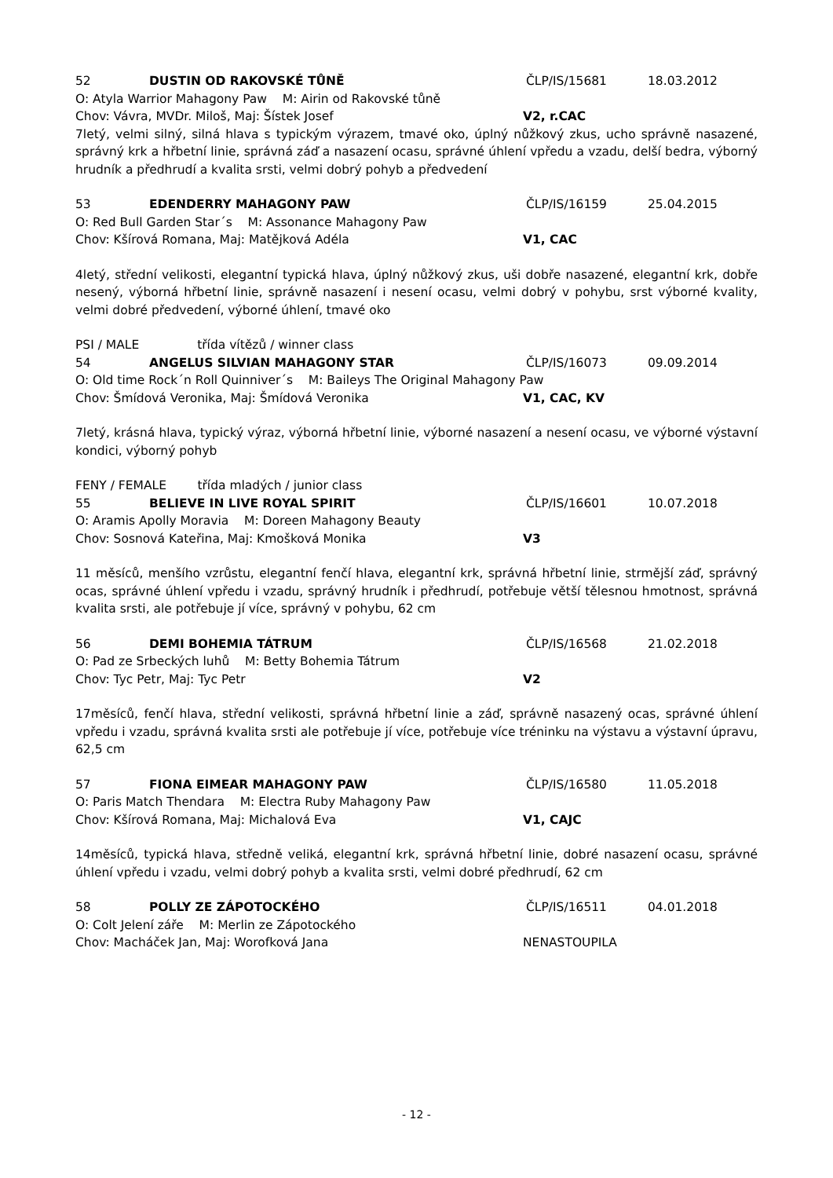52 DUSTIN OD RAKOVSKÉ TŮNĚ ČLP/IS/15681 18.03.2012
O: Atyla Warrior Mahagony Paw M: Airin od Rakovské tůně
Chov: Vávra, MVDr. Miloš, Maj: Šístek Josef V2, r.CAC
7letý, velmi silný, silná hlava s typickým výrazem, tmavé oko, úplný nůžkový zkus, ucho správně nasazené, správný krk a hřbetní linie, správná záď a nasazení ocasu, správné úhlení vpředu a vzadu, delší bedra, výborný hrudník a předhrudí a kvalita srsti, velmi dobrý pohyb a předvedení
53 EDENDERRY MAHAGONY PAW ČLP/IS/16159 25.04.2015
O: Red Bull Garden Star´s M: Assonance Mahagony Paw
Chov: Kšírová Romana, Maj: Matějková Adéla V1, CAC
4letý, střední velikosti, elegantní typická hlava, úplný nůžkový zkus, uši dobře nasazené, elegantní krk, dobře nesený, výborná hřbetní linie, správně nasazení i nesení ocasu, velmi dobrý v pohybu, srst výborné kvality, velmi dobré předvedení, výborné úhlení, tmavé oko
PSI / MALE třída vítězů / winner class
54 ANGELUS SILVIAN MAHAGONY STAR ČLP/IS/16073 09.09.2014
O: Old time Rock´n Roll Quinniver´s M: Baileys The Original Mahagony Paw
Chov: Šmídová Veronika, Maj: Šmídová Veronika V1, CAC, KV
7letý, krásná hlava, typický výraz, výborná hřbetní linie, výborné nasazení a nesení ocasu, ve výborné výstavní kondici, výborný pohyb
FENY / FEMALE třída mladých / junior class
55 BELIEVE IN LIVE ROYAL SPIRIT ČLP/IS/16601 10.07.2018
O: Aramis Apolly Moravia M: Doreen Mahagony Beauty
Chov: Sosnová Kateřina, Maj: Kmošková Monika V3
11 měsíců, menšího vzrůstu, elegantní fenčí hlava, elegantní krk, správná hřbetní linie, strmější záď, správný ocas, správné úhlení vpředu i vzadu, správný hrudník i předhrudí, potřebuje větší tělesnou hmotnost, správná kvalita srsti, ale potřebuje jí více, správný v pohybu, 62 cm
56 DEMI BOHEMIA TÁTRUM ČLP/IS/16568 21.02.2018
O: Pad ze Srbeckých luhů M: Betty Bohemia Tátrum
Chov: Tyc Petr, Maj: Tyc Petr V2
17měsíců, fenčí hlava, střední velikosti, správná hřbetní linie a záď, správně nasazený ocas, správné úhlení vpředu i vzadu, správná kvalita srsti ale potřebuje jí více, potřebuje více tréninku na výstavu a výstavní úpravu, 62,5 cm
57 FIONA EIMEAR MAHAGONY PAW ČLP/IS/16580 11.05.2018
O: Paris Match Thendara M: Electra Ruby Mahagony Paw
Chov: Kšírová Romana, Maj: Michalová Eva V1, CAJC
14měsíců, typická hlava, středně veliká, elegantní krk, správná hřbetní linie, dobré nasazení ocasu, správné úhlení vpředu i vzadu, velmi dobrý pohyb a kvalita srsti, velmi dobré předhrudí, 62 cm
58 POLLY ZE ZÁPOTOCKÉHO ČLP/IS/16511 04.01.2018
O: Colt Jelení záře M: Merlin ze Zápotockého
Chov: Macháček Jan, Maj: Worofková Jana NENASTOUPILA
- 12 -